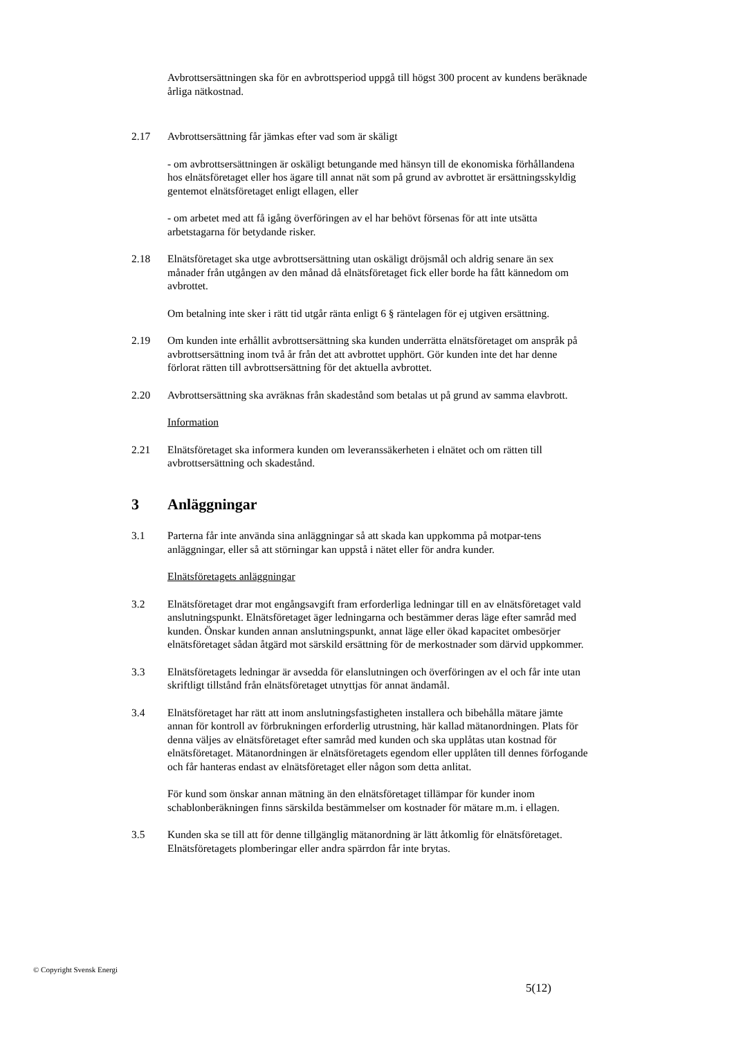Avbrottsersättningen ska för en avbrottsperiod uppgå till högst 300 procent av kundens beräknade årliga nätkostnad.
2.17 Avbrottsersättning får jämkas efter vad som är skäligt
- om avbrottsersättningen är oskäligt betungande med hänsyn till de ekonomiska förhållandena hos elnätsföretaget eller hos ägare till annat nät som på grund av avbrottet är ersättningsskyldig gentemot elnätsföretaget enligt ellagen, eller
- om arbetet med att få igång överföringen av el har behövt försenas för att inte utsätta arbetstagarna för betydande risker.
2.18 Elnätsföretaget ska utge avbrottsersättning utan oskäligt dröjsmål och aldrig senare än sex månader från utgången av den månad då elnätsföretaget fick eller borde ha fått kännedom om avbrottet.
Om betalning inte sker i rätt tid utgår ränta enligt 6 § räntelagen för ej utgiven ersättning.
2.19 Om kunden inte erhållit avbrottsersättning ska kunden underrätta elnätsföretaget om anspråk på avbrottsersättning inom två år från det att avbrottet upphört. Gör kunden inte det har denne förlorat rätten till avbrottsersättning för det aktuella avbrottet.
2.20 Avbrottsersättning ska avräknas från skadestånd som betalas ut på grund av samma elavbrott.
Information
2.21 Elnätsföretaget ska informera kunden om leveranssäkerheten i elnätet och om rätten till avbrottsersättning och skadestånd.
3 Anläggningar
3.1 Parterna får inte använda sina anläggningar så att skada kan uppkomma på motpar-tens anläggningar, eller så att störningar kan uppstå i nätet eller för andra kunder.
Elnätsföretagets anläggningar
3.2 Elnätsföretaget drar mot engångsavgift fram erforderliga ledningar till en av elnätsföretaget vald anslutningspunkt. Elnätsföretaget äger ledningarna och bestämmer deras läge efter samråd med kunden. Önskar kunden annan anslutningspunkt, annat läge eller ökad kapacitet ombesörjer elnätsföretaget sådan åtgärd mot särskild ersättning för de merkostnader som därvid uppkommer.
3.3 Elnätsföretagets ledningar är avsedda för elanslutningen och överföringen av el och får inte utan skriftligt tillstånd från elnätsföretaget utnyttjas för annat ändamål.
3.4 Elnätsföretaget har rätt att inom anslutningsfastigheten installera och bibehålla mätare jämte annan för kontroll av förbrukningen erforderlig utrustning, här kallad mätanordningen. Plats för denna väljes av elnätsföretaget efter samråd med kunden och ska upplåtas utan kostnad för elnätsföretaget. Mätanordningen är elnätsföretagets egendom eller upplåten till dennes förfogande och får hanteras endast av elnätsföretaget eller någon som detta anlitat.
För kund som önskar annan mätning än den elnätsföretaget tillämpar för kunder inom schablonberäkningen finns särskilda bestämmelser om kostnader för mätare m.m. i ellagen.
3.5 Kunden ska se till att för denne tillgänglig mätanordning är lätt åtkomlig för elnätsföretaget. Elnätsföretagets plomberingar eller andra spärrdon får inte brytas.
© Copyright Svensk Energi
5(12)